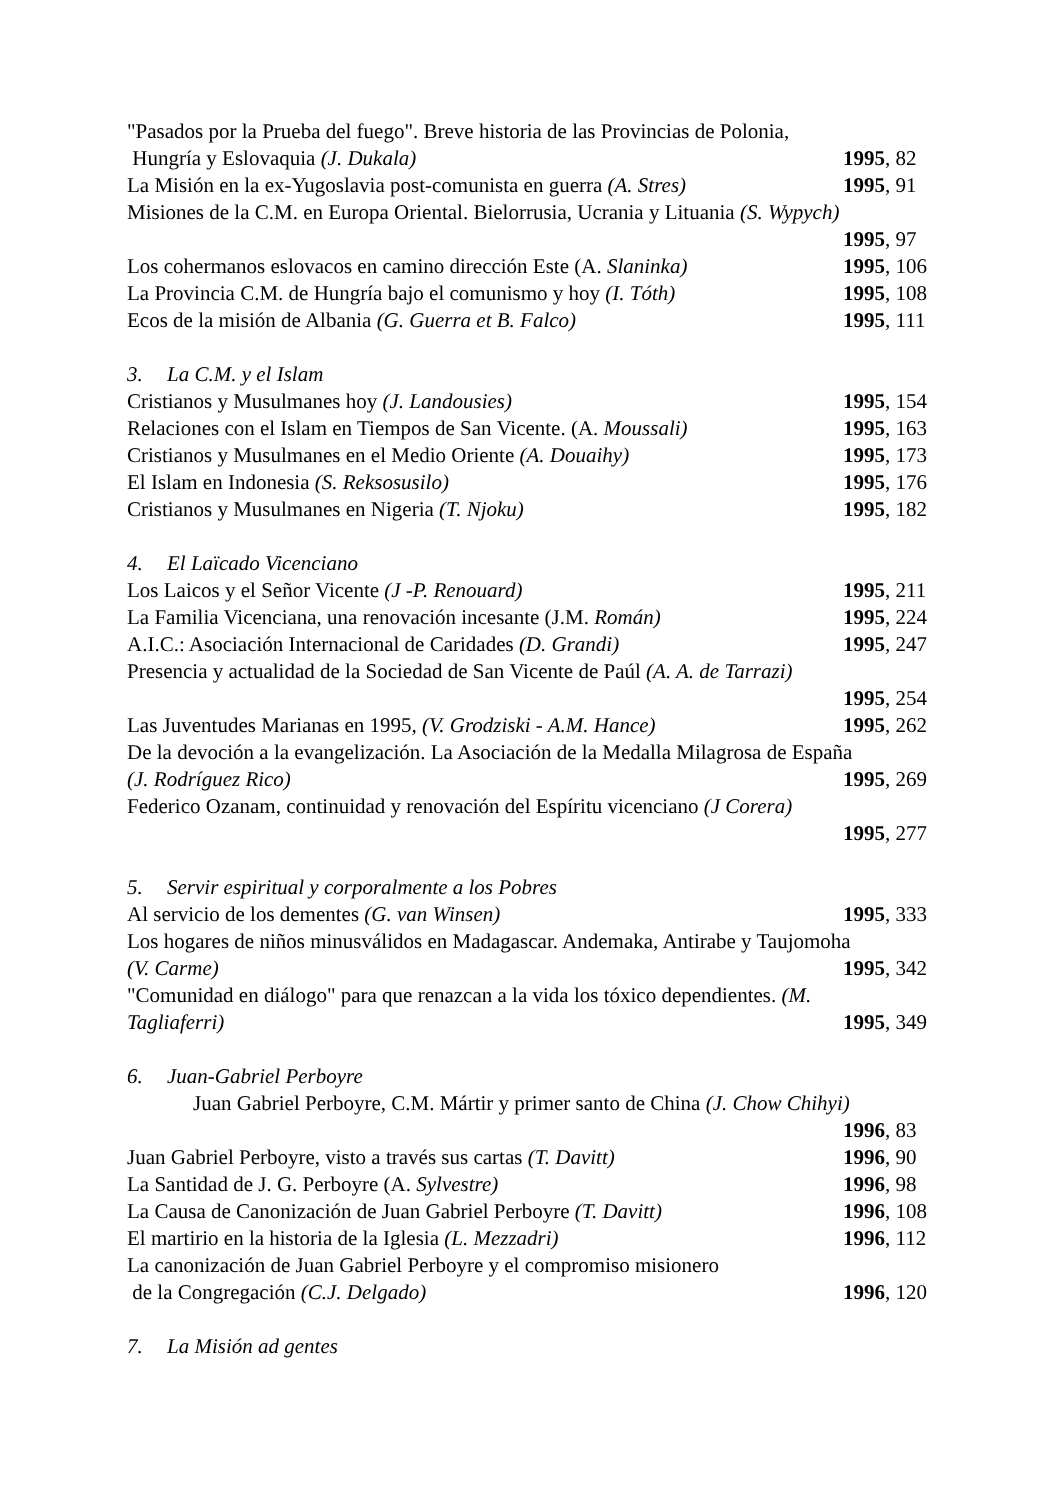"Pasados por la Prueba del fuego". Breve historia de las Provincias de Polonia,
Hungría y Eslovaquia (J. Dukala) 1995, 82
La Misión en la ex-Yugoslavia post-comunista en guerra (A. Stres) 1995, 91
Misiones de la C.M. en Europa Oriental. Bielorrusia, Ucrania y Lituania (S. Wypych)
1995, 97
Los cohermanos eslovacos en camino dirección Este (A. Slaninka) 1995, 106
La Provincia C.M. de Hungría bajo el comunismo y hoy (I. Tóth) 1995, 108
Ecos de la misión de Albania (G. Guerra et B. Falco) 1995, 111
3. La C.M. y el Islam
Cristianos y Musulmanes hoy (J. Landousies) 1995, 154
Relaciones con el Islam en Tiempos de San Vicente. (A. Moussali) 1995, 163
Cristianos y Musulmanes en el Medio Oriente (A. Douaihy) 1995, 173
El Islam en Indonesia (S. Reksosusilo) 1995, 176
Cristianos y Musulmanes en Nigeria (T. Njoku) 1995, 182
4. El Laïcado Vicenciano
Los Laicos y el Señor Vicente (J -P. Renouard) 1995, 211
La Familia Vicenciana, una renovación incesante (J.M. Román) 1995, 224
A.I.C.: Asociación Internacional de Caridades (D. Grandi) 1995, 247
Presencia y actualidad de la Sociedad de San Vicente de Paúl (A. A. de Tarrazi)
1995, 254
Las Juventudes Marianas en 1995, (V. Grodziski - A.M. Hance) 1995, 262
De la devoción a la evangelización. La Asociación de la Medalla Milagrosa de España
(J. Rodríguez Rico) 1995, 269
Federico Ozanam, continuidad y renovación del Espíritu vicenciano (J Corera)
1995, 277
5. Servir espiritual y corporalmente a los Pobres
Al servicio de los dementes (G. van Winsen) 1995, 333
Los hogares de niños minusválidos en Madagascar. Andemaka, Antirabe y Taujomoha
(V. Carme) 1995, 342
"Comunidad en diálogo" para que renazcan a la vida los tóxico dependientes. (M.
Tagliaferri) 1995, 349
6. Juan-Gabriel Perboyre
Juan Gabriel Perboyre, C.M. Mártir y primer santo de China (J. Chow Chihyi)
1996, 83
Juan Gabriel Perboyre, visto a través sus cartas (T. Davitt) 1996, 90
La Santidad de J. G. Perboyre (A. Sylvestre) 1996, 98
La Causa de Canonización de Juan Gabriel Perboyre (T. Davitt) 1996, 108
El martirio en la historia de la Iglesia (L. Mezzadri) 1996, 112
La canonización de Juan Gabriel Perboyre y el compromiso misionero
de la Congregación (C.J. Delgado) 1996, 120
7. La Misión ad gentes